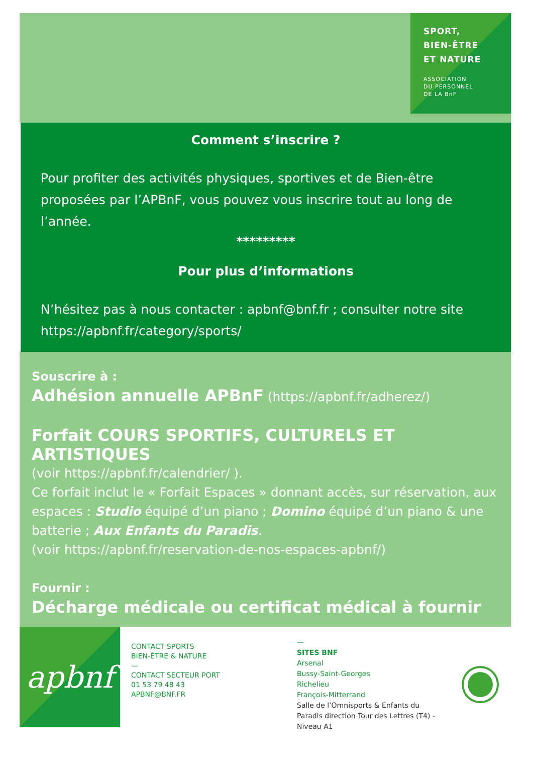SPORT,
BIEN-ÊTRE
ET NATURE
ASSOCIATION
DU PERSONNEL
DE LA BnF
Comment s’inscrire ?
Pour profiter des activités physiques, sportives et de Bien-être proposées par l’APBnF, vous pouvez vous inscrire tout au long de l’année.
*********
Pour plus d’informations
N’hésitez pas à nous contacter : apbnf@bnf.fr ; consulter notre site https://apbnf.fr/category/sports/
Souscrire à :
Adhésion annuelle APBnF (https://apbnf.fr/adherez/)
Forfait COURS SPORTIFS, CULTURELS ET ARTISTIQUES
(voir https://apbnf.fr/calendrier/ ).
Ce forfait inclut le « Forfait Espaces » donnant accès, sur réservation, aux espaces : Studio équipé d’un piano ; Domino équipé d’un piano & une batterie ; Aux Enfants du Paradis.
(voir https://apbnf.fr/reservation-de-nos-espaces-apbnf/)
Fournir :
Décharge médicale ou certificat médical à fournir
apbnf
CONTACT SPORTS
BIEN-ÊTRE & NATURE
—
CONTACT SECTEUR PORT
01 53 79 48 43
APBNF@BNF.FR
—
SITES BNF
Arsenal
Bussy-Saint-Georges
Richelieu
François-Mitterrand
Salle de l’Omnisports & Enfants du Paradis direction Tour des Lettres (T4) - Niveau A1